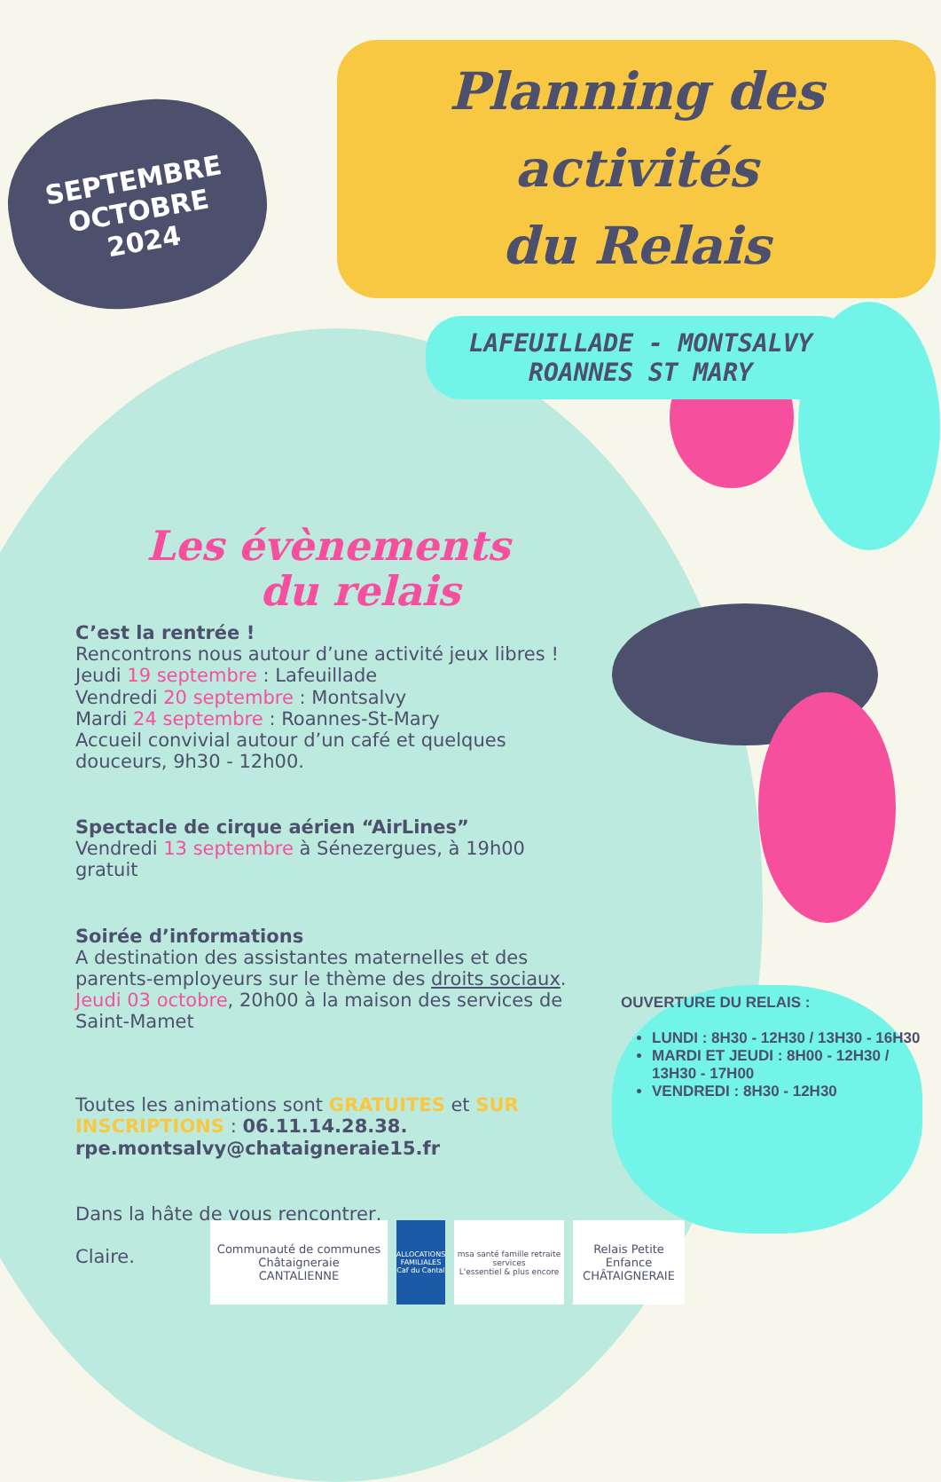SEPTEMBRE
OCTOBRE
2024
Planning des activités
du Relais
LAFEUILLADE - MONTSALVY
ROANNES ST MARY
Les évènements
du relais
C’est la rentrée !
Rencontrons nous autour d’une activité jeux libres !
Jeudi 19 septembre : Lafeuillade
Vendredi 20 septembre : Montsalvy
Mardi 24 septembre : Roannes-St-Mary
Accueil convivial autour d’un café et quelques douceurs, 9h30 - 12h00.
Spectacle de cirque aérien “AirLines”
Vendredi 13 septembre à Sénezergues, à 19h00
gratuit
Soirée d’informations
A destination des assistantes maternelles et des parents-employeurs sur le thème des droits sociaux.
Jeudi 03 octobre, 20h00 à la maison des services de Saint-Mamet
Toutes les animations sont GRATUITES et SUR INSCRIPTIONS : 06.11.14.28.38.
rpe.montsalvy@chataigneraie15.fr
Dans la hâte de vous rencontrer,
Claire.
OUVERTURE DU RELAIS :
LUNDI : 8H30 - 12H30 / 13H30 - 16H30
MARDI ET JEUDI : 8H00 - 12H30 / 13H30 - 17H00
VENDREDI : 8H30 - 12H30
Communauté de communes
Châtaigneraie
CANTALIENNE
ALLOCATIONS FAMILIALES
Caf du Cantal
msa santé famille retraite services
L'essentiel & plus encore
Relais Petite Enfance
CHÂTAIGNERAIE